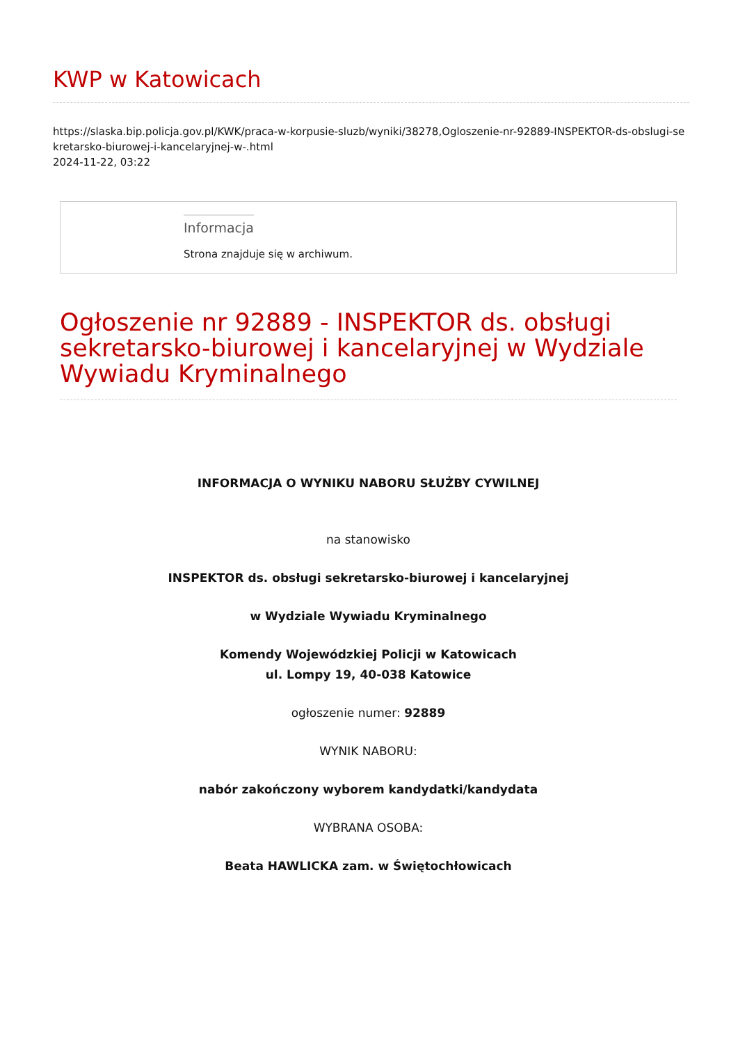KWP w Katowicach
https://slaska.bip.policja.gov.pl/KWK/praca-w-korpusie-sluzb/wyniki/38278,Ogloszenie-nr-92889-INSPEKTOR-ds-obslugi-sekretarsko-biurowej-i-kancelaryjnej-w-.html
2024-11-22, 03:22
Informacja
Strona znajduje się w archiwum.
Ogłoszenie nr 92889 - INSPEKTOR ds. obsługi sekretarsko-biurowej i kancelaryjnej w Wydziale Wywiadu Kryminalnego
INFORMACJA O WYNIKU NABORU SŁUŻBY CYWILNEJ
na stanowisko
INSPEKTOR ds. obsługi sekretarsko-biurowej i kancelaryjnej
w Wydziale Wywiadu Kryminalnego
Komendy Wojewódzkiej Policji w Katowicach
ul. Lompy 19, 40-038 Katowice
ogłoszenie numer: 92889
WYNIK NABORU:
nabór zakończony wyborem kandydatki/kandydata
WYBRANA OSOBA:
Beata HAWLICKA zam. w Świętochłowicach